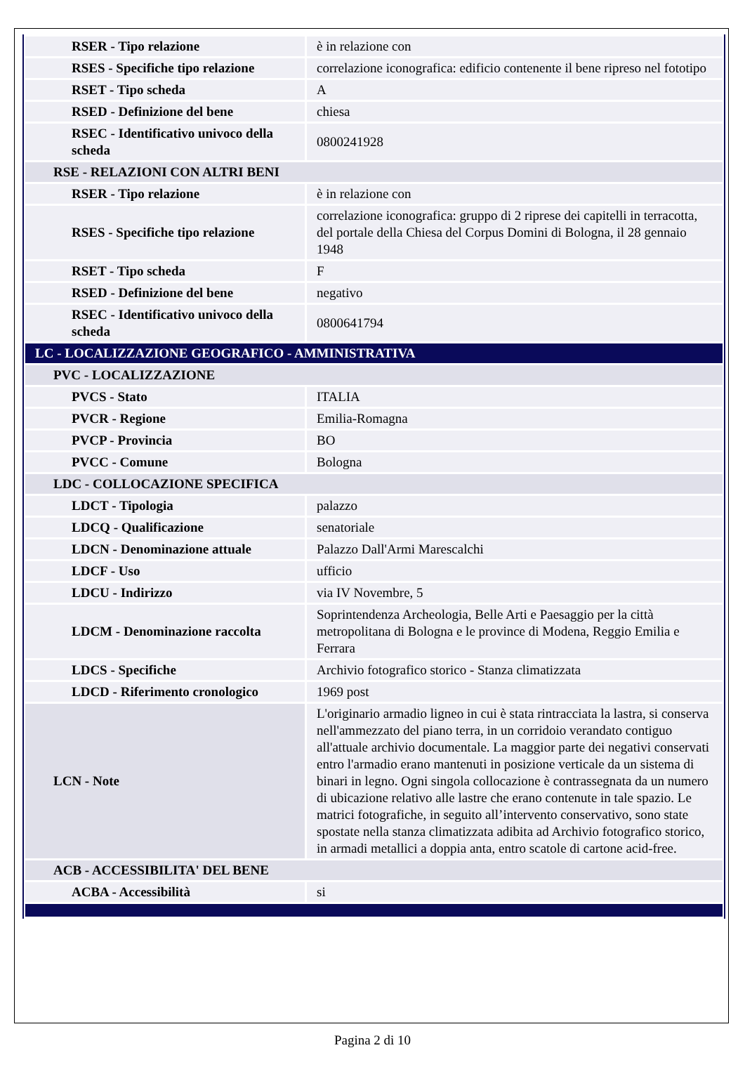| RSER - Tipo relazione | è in relazione con |
| RSES - Specifiche tipo relazione | correlazione iconografica: edificio contenente il bene ripreso nel fototipo |
| RSET - Tipo scheda | A |
| RSED - Definizione del bene | chiesa |
| RSEC - Identificativo univoco della scheda | 0800241928 |
| RSE - RELAZIONI CON ALTRI BENI | |
| RSER - Tipo relazione | è in relazione con |
| RSES - Specifiche tipo relazione | correlazione iconografica: gruppo di 2 riprese dei capitelli in terracotta, del portale della Chiesa del Corpus Domini di Bologna, il 28 gennaio 1948 |
| RSET - Tipo scheda | F |
| RSED - Definizione del bene | negativo |
| RSEC - Identificativo univoco della scheda | 0800641794 |
| LC - LOCALIZZAZIONE GEOGRAFICO - AMMINISTRATIVA | |
| PVC - LOCALIZZAZIONE | |
| PVCS - Stato | ITALIA |
| PVCR - Regione | Emilia-Romagna |
| PVCP - Provincia | BO |
| PVCC - Comune | Bologna |
| LDC - COLLOCAZIONE SPECIFICA | |
| LDCT - Tipologia | palazzo |
| LDCQ - Qualificazione | senatoriale |
| LDCN - Denominazione attuale | Palazzo Dall'Armi Marescalchi |
| LDCF - Uso | ufficio |
| LDCU - Indirizzo | via IV Novembre, 5 |
| LDCM - Denominazione raccolta | Soprintendenza Archeologia, Belle Arti e Paesaggio per la città metropolitana di Bologna e le province di Modena, Reggio Emilia e Ferrara |
| LDCS - Specifiche | Archivio fotografico storico - Stanza climatizzata |
| LDCD - Riferimento cronologico | 1969 post |
| LCN - Note | L'originario armadio ligneo in cui è stata rintracciata la lastra, si conserva nell'ammezzato del piano terra, in un corridoio verandato contiguo all'attuale archivio documentale. La maggior parte dei negativi conservati entro l'armadio erano mantenuti in posizione verticale da un sistema di binari in legno. Ogni singola collocazione è contrassegnata da un numero di ubicazione relativo alle lastre che erano contenute in tale spazio. Le matrici fotografiche, in seguito all’intervento conservativo, sono state spostate nella stanza climatizzata adibita ad Archivio fotografico storico, in armadi metallici a doppia anta, entro scatole di cartone acid-free. |
| ACB - ACCESSIBILITA' DEL BENE | |
| ACBA - Accessibilità | si |
Pagina 2 di 10